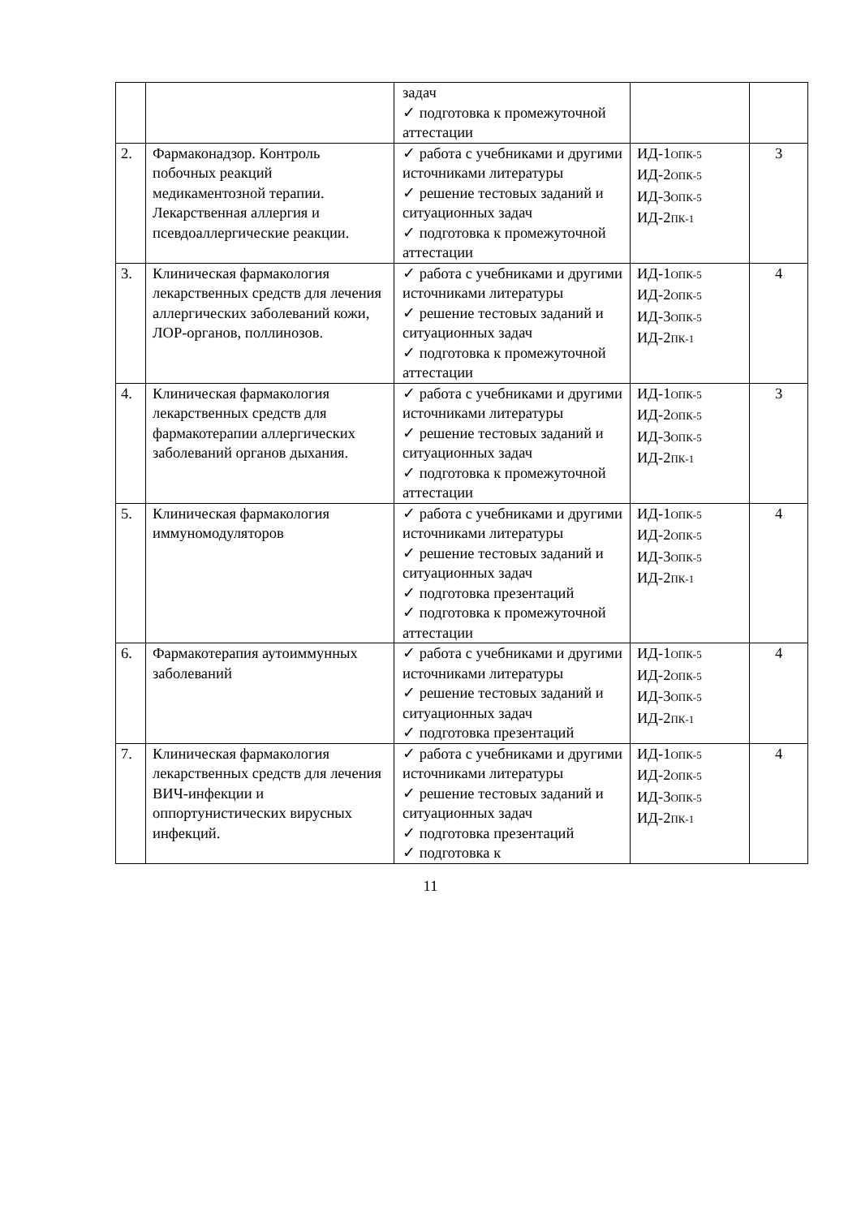| | | задач ✓ подготовка к промежуточной аттестации | | |
| 2. | Фармаконадзор. Контроль побочных реакций медикаментозной терапии. Лекарственная аллергия и псевдоаллергические реакции. | ✓ работа с учебниками и другими источниками литературы ✓ решение тестовых заданий и ситуационных задач ✓ подготовка к промежуточной аттестации | ИД-1<sub>ОПК-5</sub> ИД-2<sub>ОПК-5</sub> ИД-3<sub>ОПК-5</sub> ИД-2<sub>ПК-1</sub> | 3 |
| 3. | Клиническая фармакология лекарственных средств для лечения аллергических заболеваний кожи, ЛОР-органов, поллинозов. | ✓ работа с учебниками и другими источниками литературы ✓ решение тестовых заданий и ситуационных задач ✓ подготовка к промежуточной аттестации | ИД-1<sub>ОПК-5</sub> ИД-2<sub>ОПК-5</sub> ИД-3<sub>ОПК-5</sub> ИД-2<sub>ПК-1</sub> | 4 |
| 4. | Клиническая фармакология лекарственных средств для фармакотерапии аллергических заболеваний органов дыхания. | ✓ работа с учебниками и другими источниками литературы ✓ решение тестовых заданий и ситуационных задач ✓ подготовка к промежуточной аттестации | ИД-1<sub>ОПК-5</sub> ИД-2<sub>ОПК-5</sub> ИД-3<sub>ОПК-5</sub> ИД-2<sub>ПК-1</sub> | 3 |
| 5. | Клиническая фармакология иммуномодуляторов | ✓ работа с учебниками и другими источниками литературы ✓ решение тестовых заданий и ситуационных задач ✓ подготовка презентаций ✓ подготовка к промежуточной аттестации | ИД-1<sub>ОПК-5</sub> ИД-2<sub>ОПК-5</sub> ИД-3<sub>ОПК-5</sub> ИД-2<sub>ПК-1</sub> | 4 |
| 6. | Фармакотерапия аутоиммунных заболеваний | ✓ работа с учебниками и другими источниками литературы ✓ решение тестовых заданий и ситуационных задач ✓ подготовка презентаций | ИД-1<sub>ОПК-5</sub> ИД-2<sub>ОПК-5</sub> ИД-3<sub>ОПК-5</sub> ИД-2<sub>ПК-1</sub> | 4 |
| 7. | Клиническая фармакология лекарственных средств для лечения ВИЧ-инфекции и оппортунистических вирусных инфекций. | ✓ работа с учебниками и другими источниками литературы ✓ решение тестовых заданий и ситуационных задач ✓ подготовка презентаций ✓ подготовка к | ИД-1<sub>ОПК-5</sub> ИД-2<sub>ОПК-5</sub> ИД-3<sub>ОПК-5</sub> ИД-2<sub>ПК-1</sub> | 4 |
11